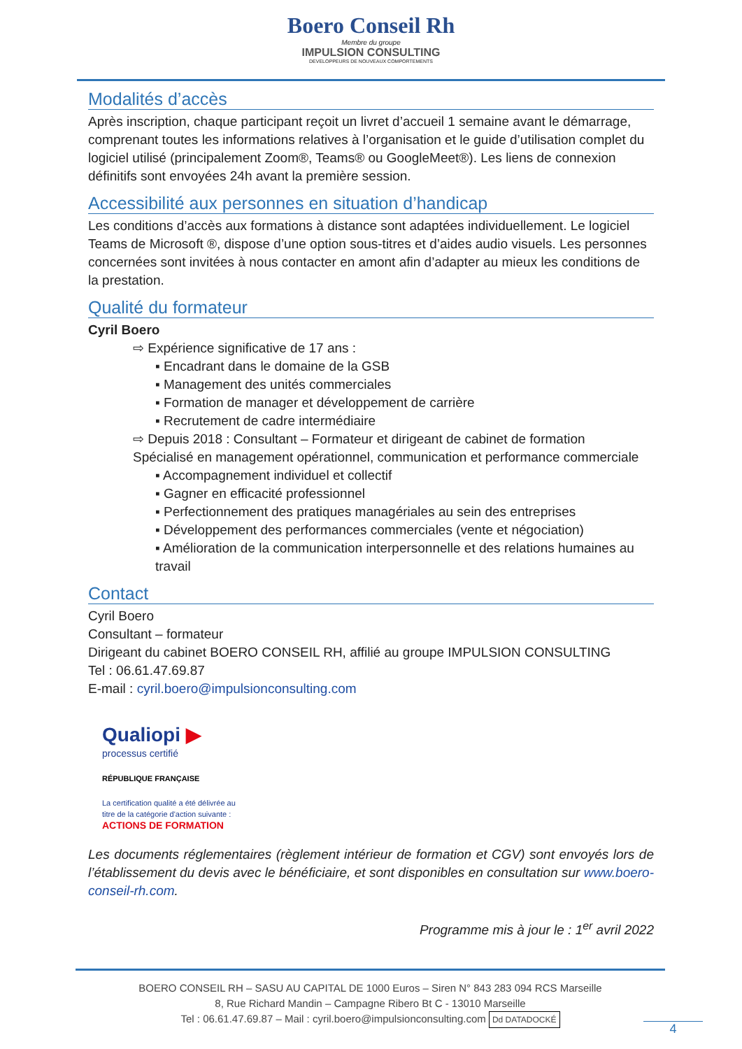Boero Conseil Rh
Membre du groupe
IMPULSION CONSULTING
DEVELOPPEURS DE NOUVEAUX COMPORTEMENTS
Modalités d’accès
Après inscription, chaque participant reçoit un livret d’accueil 1 semaine avant le démarrage, comprenant toutes les informations relatives à l’organisation et le guide d’utilisation complet du logiciel utilisé (principalement Zoom®, Teams® ou GoogleMeet®). Les liens de connexion définitifs sont envoyées 24h avant la première session.
Accessibilité aux personnes en situation d’handicap
Les conditions d’accès aux formations à distance sont adaptées individuellement. Le logiciel Teams de Microsoft ®, dispose d’une option sous-titres et d’aides audio visuels. Les personnes concernées sont invitées à nous contacter en amont afin d’adapter au mieux les conditions de la prestation.
Qualité du formateur
Cyril Boero
⇨ Expérience significative de 17 ans :
▪ Encadrant dans le domaine de la GSB
▪ Management des unités commerciales
▪ Formation de manager et développement de carrière
▪ Recrutement de cadre intermédiaire
⇨ Depuis 2018 : Consultant – Formateur et dirigeant de cabinet de formation
Spécialisé en management opérationnel, communication et performance commerciale
▪ Accompagnement individuel et collectif
▪ Gagner en efficacité professionnel
▪ Perfectionnement des pratiques managériales au sein des entreprises
▪ Développement des performances commerciales (vente et négociation)
▪ Amélioration de la communication interpersonnelle et des relations humaines au travail
Contact
Cyril Boero
Consultant – formateur
Dirigeant du cabinet BOERO CONSEIL RH, affilié au groupe IMPULSION CONSULTING
Tel : 06.61.47.69.87
E-mail : cyril.boero@impulsionconsulting.com
Qualiopi ▶
processus certifié
RÉPUBLIQUE FRANÇAISE
La certification qualité a été délivrée au
titre de la catégorie d'action suivante :
ACTIONS DE FORMATION
Les documents réglementaires (règlement intérieur de formation et CGV) sont envoyés lors de l’établissement du devis avec le bénéficiaire, et sont disponibles en consultation sur www.boero-conseil-rh.com.
Programme mis à jour le : 1<sup>er</sup> avril 2022
BOERO CONSEIL RH – SASU AU CAPITAL DE 1000 Euros – Siren N° 843 283 094 RCS Marseille
8, Rue Richard Mandin – Campagne Ribero Bt C - 13010 Marseille
Tel : 06.61.47.69.87 – Mail : cyril.boero@impulsionconsulting.com Dd DATADOCKÉ
4